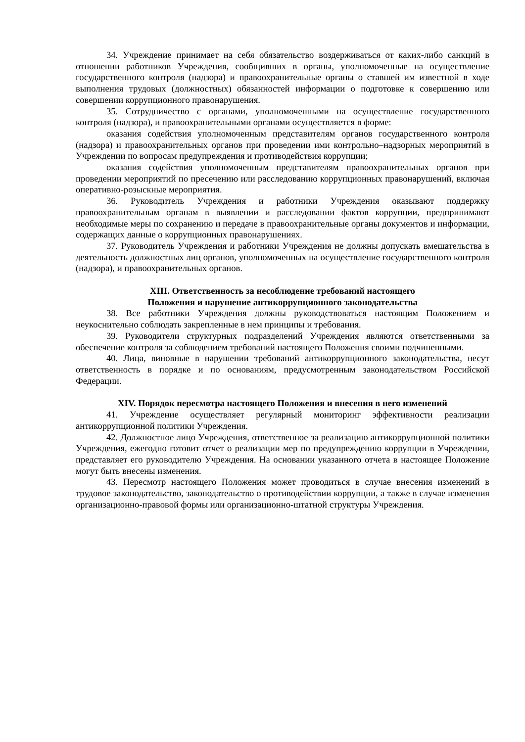34. Учреждение принимает на себя обязательство воздерживаться от каких-либо санкций в отношении работников Учреждения, сообщивших в органы, уполномоченные на осуществление государственного контроля (надзора) и правоохранительные органы о ставшей им известной в ходе выполнения трудовых (должностных) обязанностей информации о подготовке к совершению или совершении коррупционного правонарушения.
35. Сотрудничество с органами, уполномоченными на осуществление государственного контроля (надзора), и правоохранительными органами осуществляется в форме:
оказания содействия уполномоченным представителям органов государственного контроля (надзора) и правоохранительных органов при проведении ими контрольно–надзорных мероприятий в Учреждении по вопросам предупреждения и противодействия коррупции;
оказания содействия уполномоченным представителям правоохранительных органов при проведении мероприятий по пресечению или расследованию коррупционных правонарушений, включая оперативно-розыскные мероприятия.
36. Руководитель Учреждения и работники Учреждения оказывают поддержку правоохранительным органам в выявлении и расследовании фактов коррупции, предпринимают необходимые меры по сохранению и передаче в правоохранительные органы документов и информации, содержащих данные о коррупционных правонарушениях.
37. Руководитель Учреждения и работники Учреждения не должны допускать вмешательства в деятельность должностных лиц органов, уполномоченных на осуществление государственного контроля (надзора), и правоохранительных органов.
XIII. Ответственность за несоблюдение требований настоящего
Положения и нарушение антикоррупционного законодательства
38. Все работники Учреждения должны руководствоваться настоящим Положением и неукоснительно соблюдать закрепленные в нем принципы и требования.
39. Руководители структурных подразделений Учреждения являются ответственными за обеспечение контроля за соблюдением требований настоящего Положения своими подчиненными.
40. Лица, виновные в нарушении требований антикоррупционного законодательства, несут ответственность в порядке и по основаниям, предусмотренным законодательством Российской Федерации.
XIV. Порядок пересмотра настоящего Положения и внесения в него изменений
41. Учреждение осуществляет регулярный мониторинг эффективности реализации антикоррупционной политики Учреждения.
42. Должностное лицо Учреждения, ответственное за реализацию антикоррупционной политики Учреждения, ежегодно готовит отчет о реализации мер по предупреждению коррупции в Учреждении, представляет его руководителю Учреждения. На основании указанного отчета в настоящее Положение могут быть внесены изменения.
43. Пересмотр настоящего Положения может проводиться в случае внесения изменений в трудовое законодательство, законодательство о противодействии коррупции, а также в случае изменения организационно-правовой формы или организационно-штатной структуры Учреждения.